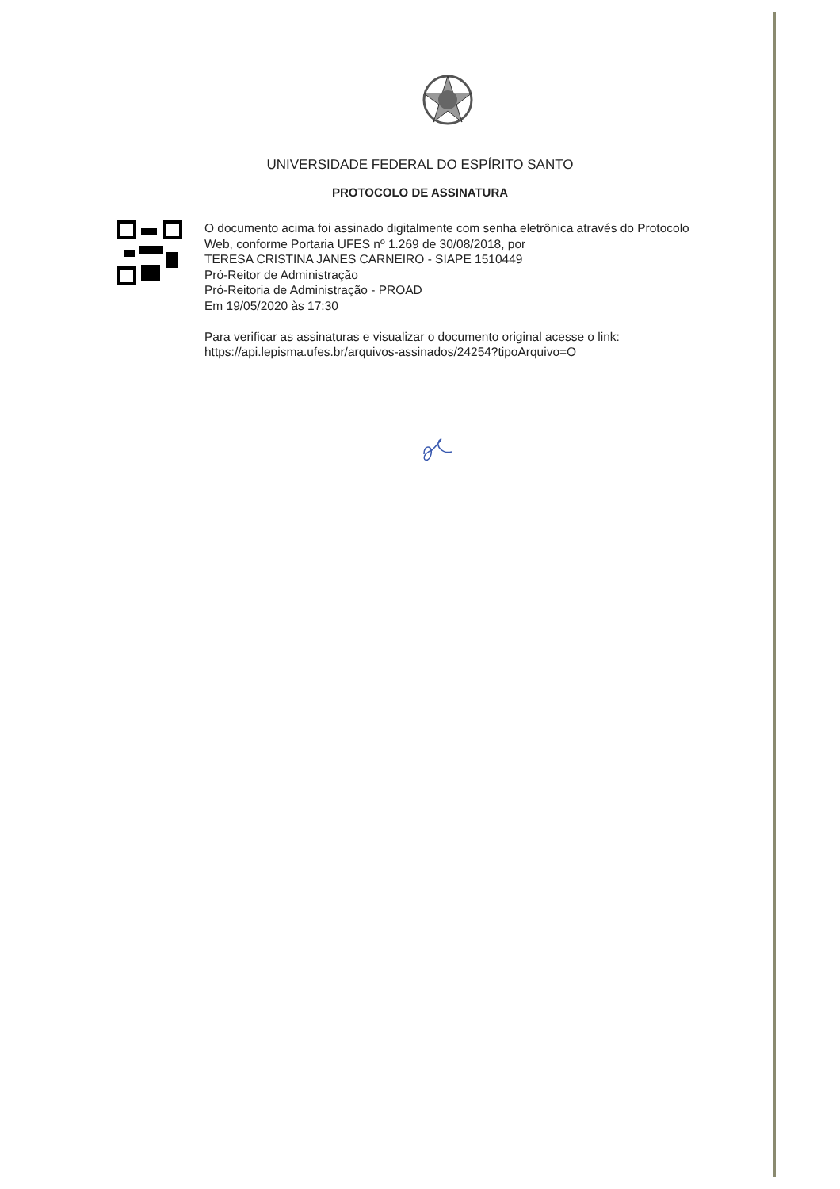UNIVERSIDADE FEDERAL DO ESPÍRITO SANTO
PROTOCOLO DE ASSINATURA
O documento acima foi assinado digitalmente com senha eletrônica através do Protocolo
Web, conforme Portaria UFES nº 1.269 de 30/08/2018, por
TERESA CRISTINA JANES CARNEIRO - SIAPE 1510449
Pró-Reitor de Administração
Pró-Reitoria de Administração - PROAD
Em 19/05/2020 às 17:30
Para verificar as assinaturas e visualizar o documento original acesse o link:
https://api.lepisma.ufes.br/arquivos-assinados/24254?tipoArquivo=O